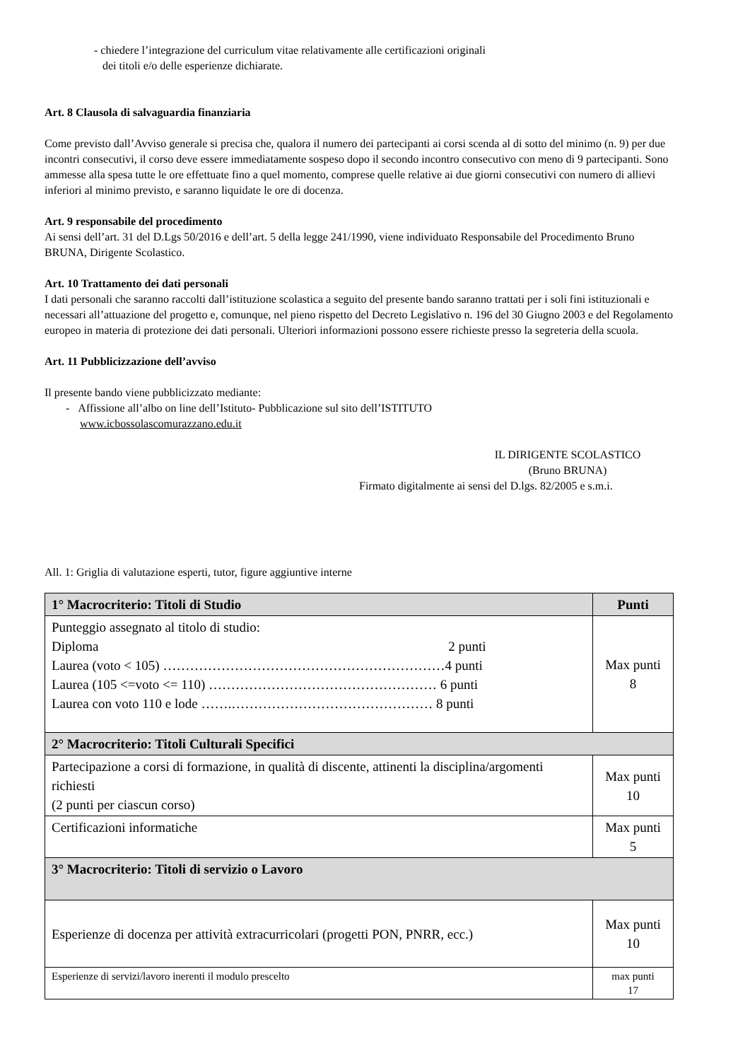- chiedere l’integrazione del curriculum vitae relativamente alle certificazioni originali
dei titoli e/o delle esperienze dichiarate.
Art. 8 Clausola di salvaguardia finanziaria
Come previsto dall’Avviso generale si precisa che, qualora il numero dei partecipanti ai corsi scenda al di sotto del minimo (n. 9) per due incontri consecutivi, il corso deve essere immediatamente sospeso dopo il secondo incontro consecutivo con meno di 9 partecipanti. Sono ammesse alla spesa tutte le ore effettuate fino a quel momento, comprese quelle relative ai due giorni consecutivi con numero di allievi inferiori al minimo previsto, e saranno liquidate le ore di docenza.
Art. 9 responsabile del procedimento
Ai sensi dell’art. 31 del D.Lgs 50/2016 e dell’art. 5 della legge 241/1990, viene individuato Responsabile del Procedimento Bruno BRUNA, Dirigente Scolastico.
Art. 10 Trattamento dei dati personali
I dati personali che saranno raccolti dall’istituzione scolastica a seguito del presente bando saranno trattati per i soli fini istituzionali e necessari all’attuazione del progetto e, comunque, nel pieno rispetto del Decreto Legislativo n. 196 del 30 Giugno 2003 e del Regolamento europeo in materia di protezione dei dati personali. Ulteriori informazioni possono essere richieste presso la segreteria della scuola.
Art. 11 Pubblicizzazione dell’avviso
Il presente bando viene pubblicizzato mediante:
- Affissione all’albo on line dell’Istituto- Pubblicazione sul sito dell’ISTITUTO
www.icbossolascomurazzano.edu.it
IL DIRIGENTE SCOLASTICO
(Bruno BRUNA)
Firmato digitalmente ai sensi del D.lgs. 82/2005 e s.m.i.
All. 1: Griglia di valutazione esperti, tutor, figure aggiuntive interne
| 1° Macrocriterio: Titoli di Studio | Punti |
| --- | --- |
| Punteggio assegnato al titolo di studio: Diploma 2 punti Laurea (voto < 105) ………………………………………………………4 punti Laurea (105 <=voto <= 110) …………………………………………… 6 punti Laurea con voto 110 e lode …….……………………………………… 8 punti | Max punti 8 |
| 2° Macrocriterio: Titoli Culturali Specifici | |
| Partecipazione a corsi di formazione, in qualità di discente, attinenti la disciplina/argomenti richiesti (2 punti per ciascun corso) | Max punti 10 |
| Certificazioni informatiche | Max punti 5 |
| 3° Macrocriterio: Titoli di servizio o Lavoro | |
| Esperienze di docenza per attività extracurricolari (progetti PON, PNRR, ecc.) | Max punti 10 |
| Esperienze di servizi/lavoro inerenti il modulo prescelto | max punti 17 |